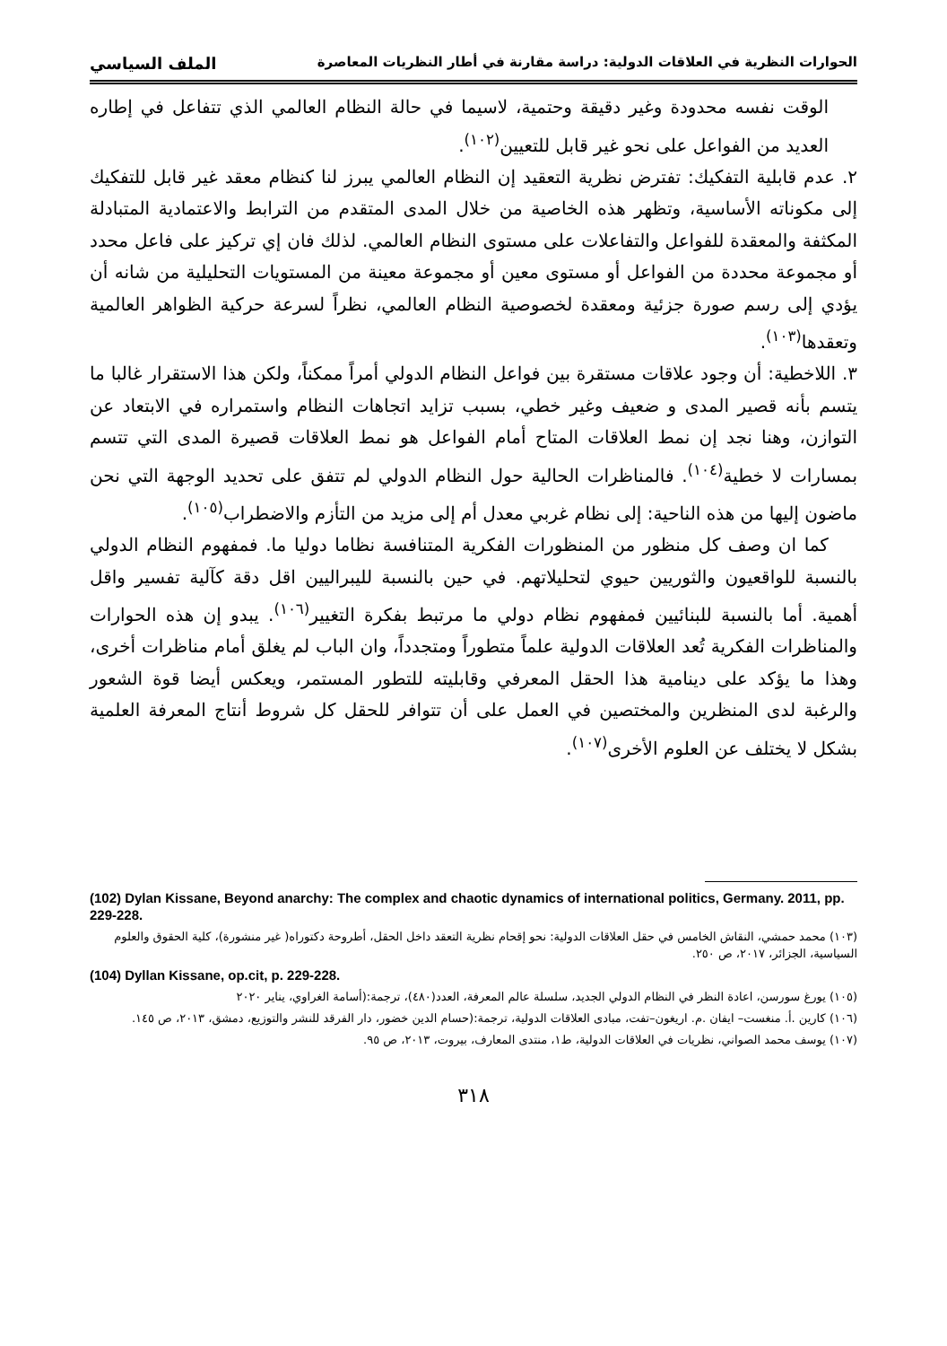الحوارات النظرية في العلاقات الدولية: دراسة مقارنة في أطار النظريات المعاصرة الملف السياسي
الوقت نفسه محدودة وغير دقيقة وحتمية، لاسيما في حالة النظام العالمي الذي تتفاعل في إطاره العديد من الفواعل على نحو غير قابل للتعيين<sup>(١٠٢)</sup>.
٢. عدم قابلية التفكيك: تفترض نظرية التعقيد إن النظام العالمي يبرز لنا كنظام معقد غير قابل للتفكيك إلى مكوناته الأساسية، وتظهر هذه الخاصية من خلال المدى المتقدم من الترابط والاعتمادية المتبادلة المكثفة والمعقدة للفواعل والتفاعلات على مستوى النظام العالمي. لذلك فان إي تركيز على فاعل محدد أو مجموعة محددة من الفواعل أو مستوى معين أو مجموعة معينة من المستويات التحليلية من شانه أن يؤدي إلى رسم صورة جزئية ومعقدة لخصوصية النظام العالمي، نظراً لسرعة حركية الظواهر العالمية وتعقدها<sup>(١٠٣)</sup>.
٣. اللاخطية: أن وجود علاقات مستقرة بين فواعل النظام الدولي أمراً ممكناً، ولكن هذا الاستقرار غالبا ما يتسم بأنه قصير المدى و ضعيف وغير خطي، بسبب تزايد اتجاهات النظام واستمراره في الابتعاد عن التوازن، وهنا نجد إن نمط العلاقات المتاح أمام الفواعل هو نمط العلاقات قصيرة المدى التي تتسم بمسارات لا خطية<sup>(١٠٤)</sup>. فالمناظرات الحالية حول النظام الدولي لم تتفق على تحديد الوجهة التي نحن ماضون إليها من هذه الناحية: إلى نظام غربي معدل أم إلى مزيد من التأزم والاضطراب<sup>(١٠٥)</sup>.
كما ان وصف كل منظور من المنظورات الفكرية المتنافسة نظاما دوليا ما. فمفهوم النظام الدولي بالنسبة للواقعيون والثوريين حيوي لتحليلاتهم. في حين بالنسبة لليبراليين اقل دقة كآلية تفسير واقل أهمية. أما بالنسبة للبنائيين فمفهوم نظام دولي ما مرتبط بفكرة التغيير<sup>(١٠٦)</sup>. يبدو إن هذه الحوارات والمناظرات الفكرية تُعد العلاقات الدولية علماً متطوراً ومتجدداً، وان الباب لم يغلق أمام مناظرات أخرى، وهذا ما يؤكد على دينامية هذا الحقل المعرفي وقابليته للتطور المستمر، ويعكس أيضا قوة الشعور والرغبة لدى المنظرين والمختصين في العمل على أن تتوافر للحقل كل شروط أنتاج المعرفة العلمية بشكل لا يختلف عن العلوم الأخرى<sup>(١٠٧)</sup>.
(102) Dylan Kissane, Beyond anarchy: The complex and chaotic dynamics of international politics, Germany. 2011, pp. 229-228.
(١٠٣) محمد حمشي، النقاش الخامس في حقل العلاقات الدولية: نحو إقحام نظرية التعقد داخل الحقل، أطروحة دكتوراه( غير منشورة)، كلية الحقوق والعلوم السياسية، الجزائر، ٢٠١٧، ص ٢٥٠.
(104) Dyllan Kissane, op.cit, p. 229-228.
(١٠٥) يورغ سورسن، اعادة النظر في النظام الدولي الجديد، سلسلة عالم المعرفة، العدد(٤٨٠)، ترجمة:(أسامة الغراوي، يناير ٢٠٢٠
(١٠٦) كارين .أ. منغست– ايفان .م. اريغون–تفت، مبادى العلاقات الدولية، ترجمة:(حسام الدين خضور، دار الفرقد للنشر والتوزيع، دمشق، ٢٠١٣، ص ١٤٥.
(١٠٧) يوسف محمد الصواني، نظريات في العلاقات الدولية، ط١، منتدى المعارف، بيروت، ٢٠١٣، ص ٩٥.
٣١٨